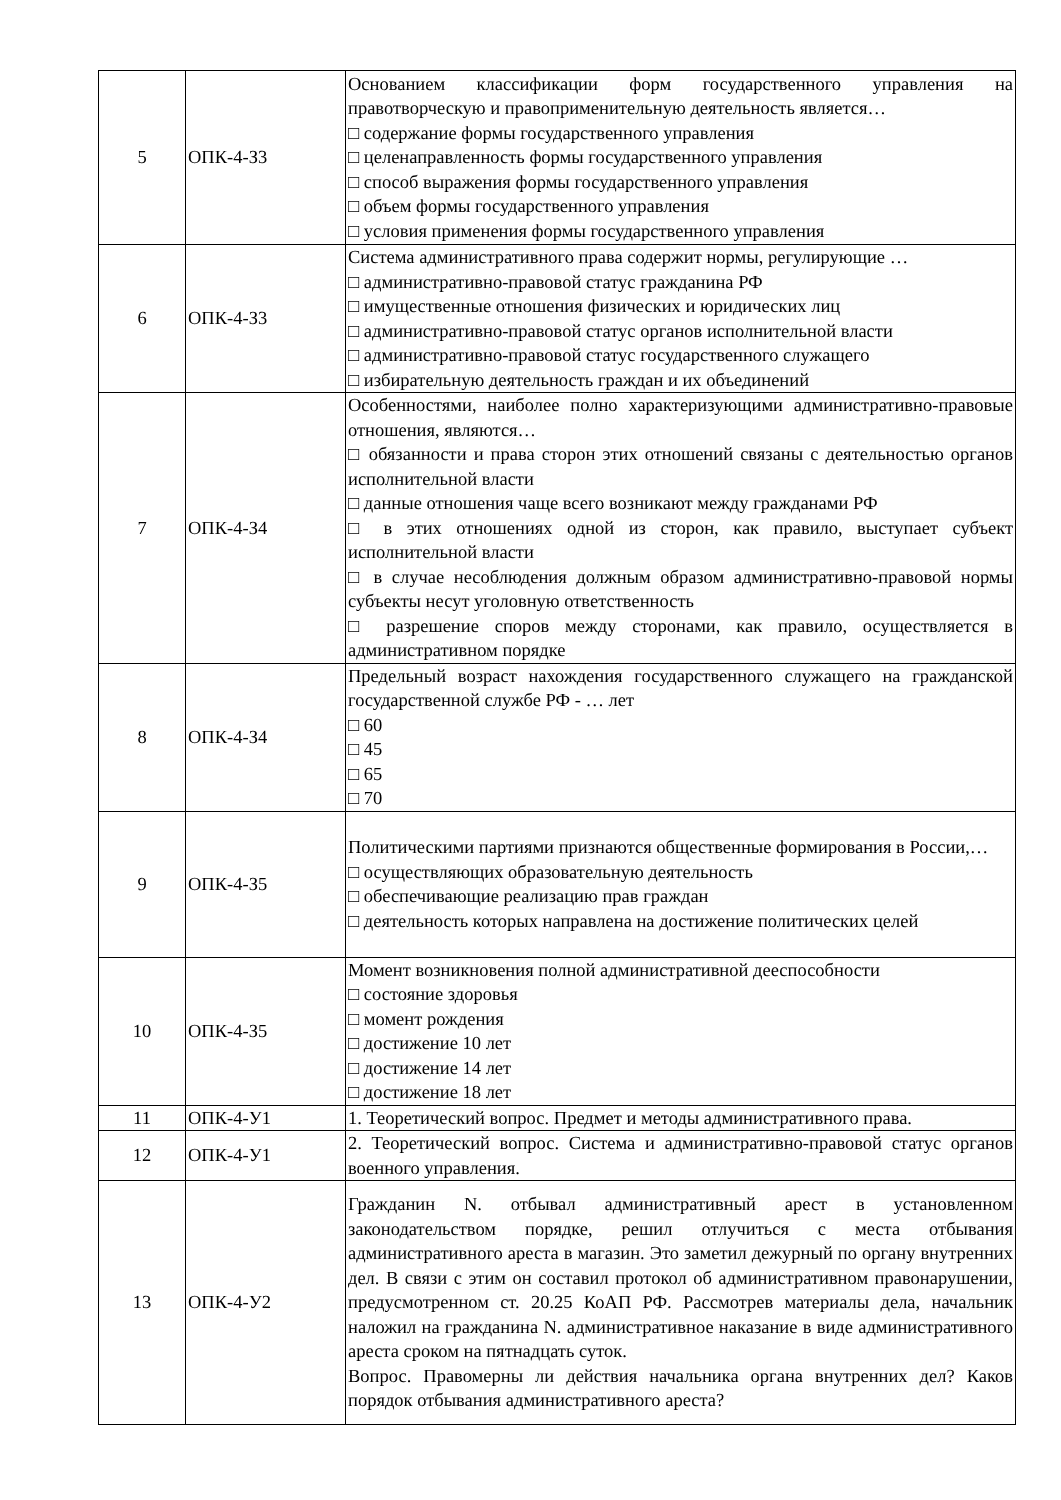| 5 | ОПК-4-З3 | Основанием классификации форм государственного управления на правотворческую и правоприменительную деятельность является… □ содержание формы государственного управления □ целенаправленность формы государственного управления □ способ выражения формы государственного управления □ объем формы государственного управления □ условия применения формы государственного управления |
| 6 | ОПК-4-З3 | Система административного права содержит нормы, регулирующие … □ административно-правовой статус гражданина РФ □ имущественные отношения физических и юридических лиц □ административно-правовой статус органов исполнительной власти □ административно-правовой статус государственного служащего □ избирательную деятельность граждан и их объединений |
| 7 | ОПК-4-З4 | Особенностями, наиболее полно характеризующими административно-правовые отношения, являются… □ обязанности и права сторон этих отношений связаны с деятельностью органов исполнительной власти □ данные отношения чаще всего возникают между гражданами РФ □ в этих отношениях одной из сторон, как правило, выступает субъект исполнительной власти □ в случае несоблюдения должным образом административно-правовой нормы субъекты несут уголовную ответственность □ разрешение споров между сторонами, как правило, осуществляется в административном порядке |
| 8 | ОПК-4-З4 | Предельный возраст нахождения государственного служащего на гражданской государственной службе РФ - … лет □ 60 □ 45 □ 65 □ 70 |
| 9 | ОПК-4-З5 | Политическими партиями признаются общественные формирования в России,… □ осуществляющих образовательную деятельность □ обеспечивающие реализацию прав граждан □ деятельность которых направлена на достижение политических целей |
| 10 | ОПК-4-З5 | Момент возникновения полной административной дееспособности □ состояние здоровья □ момент рождения □ достижение 10 лет □ достижение 14 лет □ достижение 18 лет |
| 11 | ОПК-4-У1 | 1. Теоретический вопрос. Предмет и методы административного права. |
| 12 | ОПК-4-У1 | 2. Теоретический вопрос. Система и административно-правовой статус органов военного управления. |
| 13 | ОПК-4-У2 | Гражданин N. отбывал административный арест в установленном законодательством порядке, решил отлучиться с места отбывания административного ареста в магазин. Это заметил дежурный по органу внутренних дел. В связи с этим он составил протокол об административном правонарушении, предусмотренном ст. 20.25 КоАП РФ. Рассмотрев материалы дела, начальник наложил на гражданина N. административное наказание в виде административного ареста сроком на пятнадцать суток. Вопрос. Правомерны ли действия начальника органа внутренних дел? Каков порядок отбывания административного ареста? |